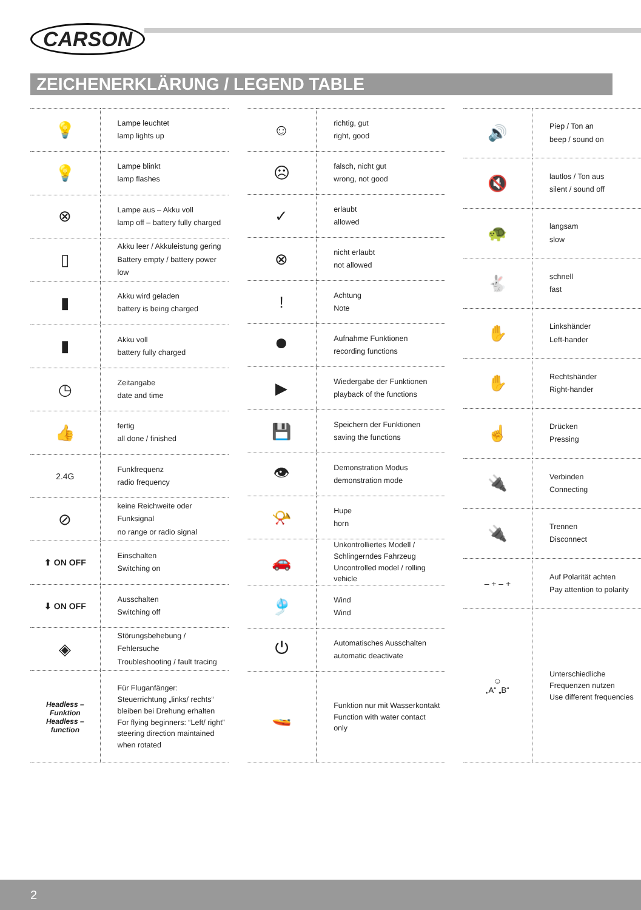CARSON
ZEICHENERKLÄRUNG / LEGEND TABLE
| 💡 | Lampe leuchtet lamp lights up |
| 💡 | Lampe blinkt lamp flashes |
| ⊗ | Lampe aus – Akku voll lamp off – battery fully charged |
| ▯ | Akku leer / Akkuleistung gering Battery empty / battery power low |
| ▮ | Akku wird geladen battery is being charged |
| ▮ | Akku voll battery fully charged |
| ◷ | Zeitangabe date and time |
| 👍 | fertig all done / finished |
| 2.4G | Funkfrequenz radio frequency |
| ⊘ | keine Reichweite oder Funksignal no range or radio signal |
| ⬆ ON OFF | Einschalten Switching on |
| ⬇ ON OFF | Ausschalten Switching off |
| ◈ | Störungsbehebung / Fehlersuche Troubleshooting / fault tracing |
| Headless – Funktion Headless – function | Für Fluganfänger: Steuerrichtung „links/ rechts“ bleiben bei Drehung erhalten For flying beginners: “Left/ right” steering direction maintained when rotated |
| ☺ | richtig, gut right, good |
| ☹ | falsch, nicht gut wrong, not good |
| ✓ | erlaubt allowed |
| ⊗ | nicht erlaubt not allowed |
| ! | Achtung Note |
| ⏺ | Aufnahme Funktionen recording functions |
| ▶ | Wiedergabe der Funktionen playback of the functions |
| 💾 | Speichern der Funktionen saving the functions |
| 👁 | Demonstration Modus demonstration mode |
| 📯 | Hupe horn |
| 🚗 | Unkontrolliertes Modell / Schlingerndes Fahrzeug Uncontrolled model / rolling vehicle |
| 🎐 | Wind Wind |
| ⏻ | Automatisches Ausschalten automatic deactivate |
| 🚤 | Funktion nur mit Wasserkontakt Function with water contact only |
| 🔊 | Piep / Ton an beep / sound on |
| 🔇 | lautlos / Ton aus silent / sound off |
| 🐢 | langsam slow |
| 🐇 | schnell fast |
| ✋ | Linkshänder Left-hander |
| ✋ | Rechtshänder Right-hander |
| ☝ | Drücken Pressing |
| 🔌 | Verbinden Connecting |
| 🔌 | Trennen Disconnect |
| – + – + | Auf Polarität achten Pay attention to polarity |
| ☺ „A“ „B“ | Unterschiedliche Frequenzen nutzen Use different frequencies |
2